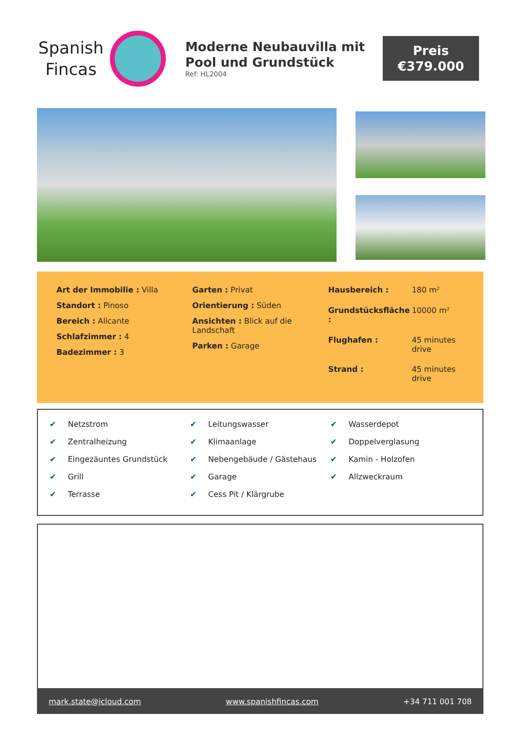Spanish
Fincas
Moderne Neubauvilla mit Pool und Grundstück
Ref: HL2004
Preis
€379.000
Art der Immobilie : Villa
Standort : Pinoso
Bereich : Alicante
Schlafzimmer : 4
Badezimmer : 3
Garten : Privat
Orientierung : Süden
Ansichten : Blick auf die Landschaft
Parken : Garage
Hausbereich :
180 m²
Grundstücksfläche :
10000 m²
Flughafen :
45 minutes drive
Strand :
45 minutes drive
✔ Netzstrom
✔ Zentralheizung
✔ Eingezäuntes Grundstück
✔ Grill
✔ Terrasse
✔ Leitungswasser
✔ Klimaanlage
✔ Nebengebäude / Gästehaus
✔ Garage
✔ Cess Pit / Klärgrube
✔ Wasserdepot
✔ Doppelverglasung
✔ Kamin - Holzofen
✔ Allzweckraum
mark.state@icloud.com www.spanishfincas.com +34 711 001 708